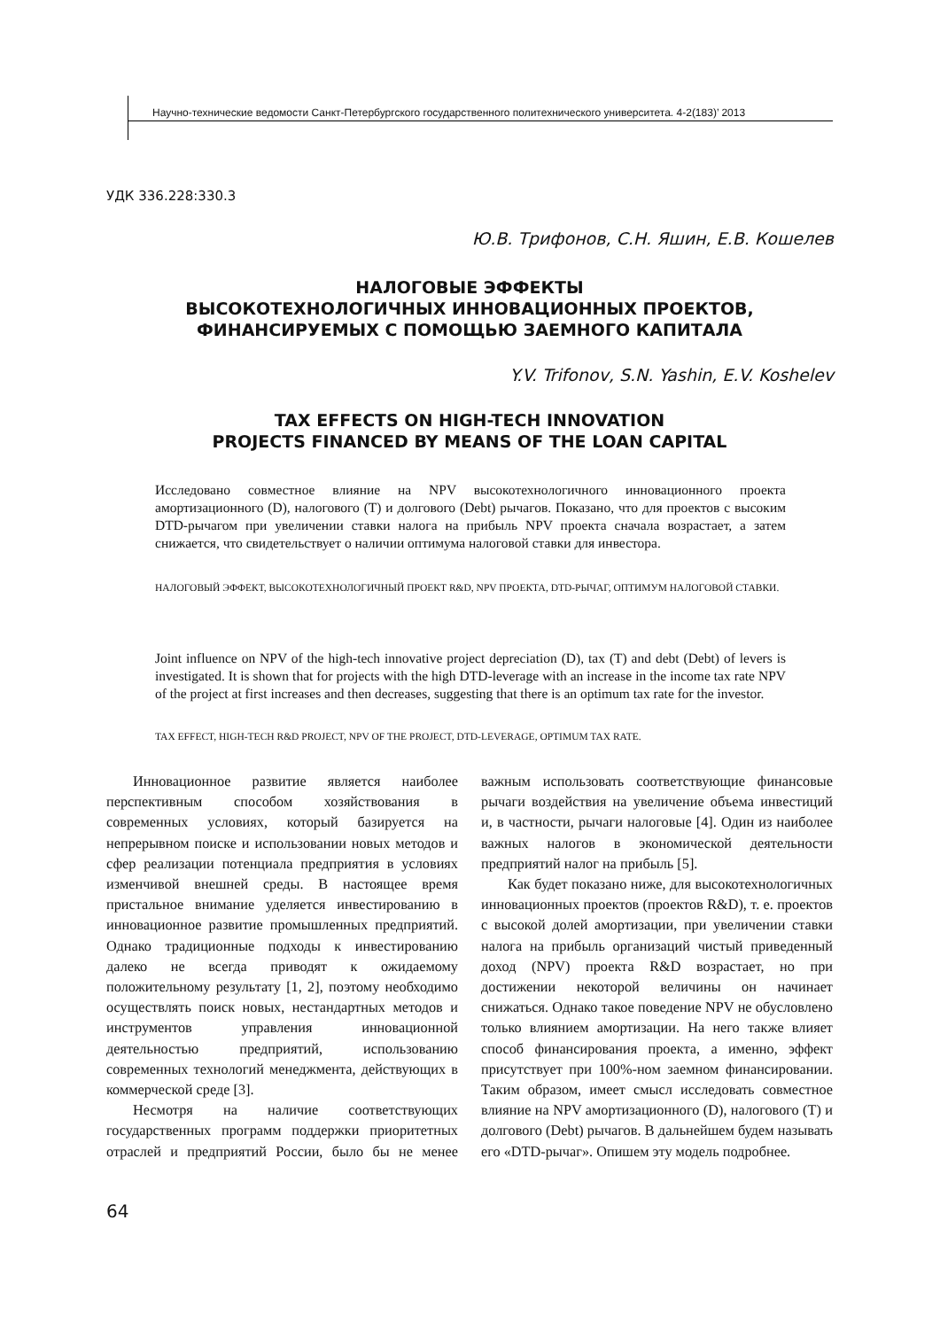Научно-технические ведомости Санкт-Петербургского государственного политехнического университета. 4-2(183)’ 2013
УДК 336.228:330.3
Ю.В. Трифонов, С.Н. Яшин, Е.В. Кошелев
НАЛОГОВЫЕ ЭФФЕКТЫ
ВЫСОКОТЕХНОЛОГИЧНЫХ ИННОВАЦИОННЫХ ПРОЕКТОВ,
ФИНАНСИРУЕМЫХ С ПОМОЩЬЮ ЗАЕМНОГО КАПИТАЛА
Y.V. Trifonov, S.N. Yashin, E.V. Koshelev
TAX EFFECTS ON HIGH-TECH INNOVATION
PROJECTS FINANCED BY MEANS OF THE LOAN CAPITAL
Исследовано совместное влияние на NPV высокотехнологичного инновационного проекта амортизационного (D), налогового (T) и долгового (Debt) рычагов. Показано, что для проектов с высоким DTD-рычагом при увеличении ставки налога на прибыль NPV проекта сначала возрастает, а затем снижается, что свидетельствует о наличии оптимума налоговой ставки для инвестора.
НАЛОГОВЫЙ ЭФФЕКТ, ВЫСОКОТЕХНОЛОГИЧНЫЙ ПРОЕКТ R&D, NPV ПРОЕКТА, DTD-РЫЧАГ, ОПТИМУМ НАЛОГОВОЙ СТАВКИ.
Joint influence on NPV of the high-tech innovative project depreciation (D), tax (T) and debt (Debt) of levers is investigated. It is shown that for projects with the high DTD-leverage with an increase in the income tax rate NPV of the project at first increases and then decreases, suggesting that there is an optimum tax rate for the investor.
TAX EFFECT, HIGH-TECH R&D PROJECT, NPV OF THE PROJECT, DTD-LEVERAGE, OPTIMUM TAX RATE.
Инновационное развитие является наиболее перспективным способом хозяйствования в современных условиях, который базируется на непрерывном поиске и использовании новых методов и сфер реализации потенциала предприятия в условиях изменчивой внешней среды. В настоящее время пристальное внимание уделяется инвестированию в инновационное развитие промышленных предприятий. Однако традиционные подходы к инвестированию далеко не всегда приводят к ожидаемому положительному результату [1, 2], поэтому необходимо осуществлять поиск новых, нестандартных методов и инструментов управления инновационной деятельностью предприятий, использованию современных технологий менеджмента, действующих в коммерческой среде [3].
Несмотря на наличие соответствующих государственных программ поддержки приоритетных отраслей и предприятий России, было бы не менее важным использовать соответствующие финансовые рычаги воздействия на увеличение объема инвестиций и, в частности, рычаги налоговые [4]. Один из наиболее важных налогов в экономической деятельности предприятий налог на прибыль [5].
Как будет показано ниже, для высокотехнологичных инновационных проектов (проектов R&D), т. е. проектов с высокой долей амортизации, при увеличении ставки налога на прибыль организаций чистый приведенный доход (NPV) проекта R&D возрастает, но при достижении некоторой величины он начинает снижаться. Однако такое поведение NPV не обусловлено только влиянием амортизации. На него также влияет способ финансирования проекта, а именно, эффект присутствует при 100%-ном заемном финансировании. Таким образом, имеет смысл исследовать совместное влияние на NPV амортизационного (D), налогового (T) и долгового (Debt) рычагов. В дальнейшем будем называть его «DTD-рычаг». Опишем эту модель подробнее.
64